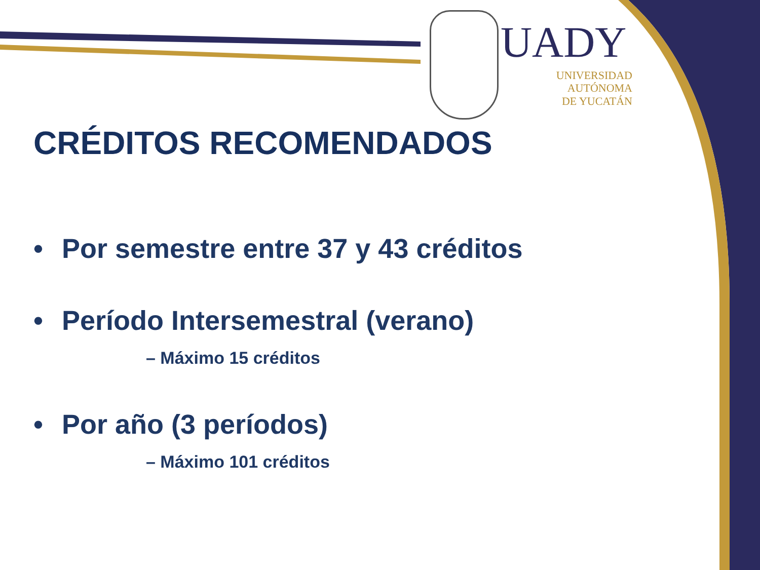UADY
UNIVERSIDAD
AUTÓNOMA
DE YUCATÁN
CRÉDITOS RECOMENDADOS
• Por semestre entre 37 y 43 créditos
• Período Intersemestral (verano)
– Máximo 15 créditos
• Por año (3 períodos)
– Máximo 101 créditos